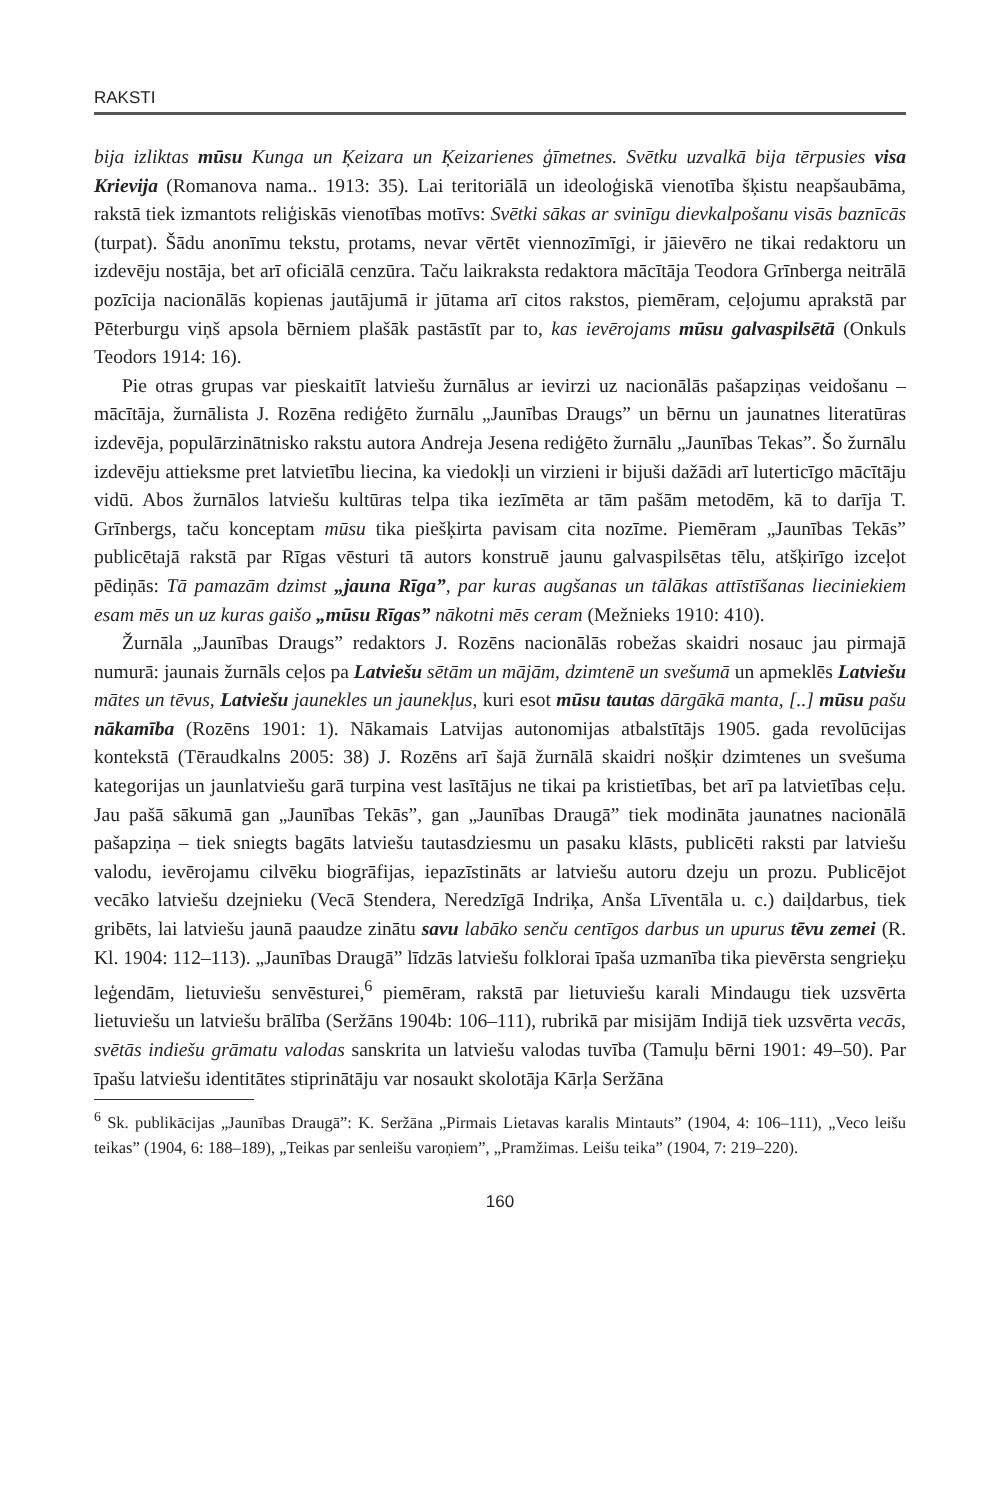RAKSTI
bija izliktas mūsu Kunga un Ķeizara un Ķeizarienes ģīmetnes. Svētku uzvalkā bija tērpusies visa Krievija (Romanova nama.. 1913: 35). Lai teritoriālā un ideoloģiskā vienotība šķistu neapšaubāma, rakstā tiek izmantots reliģiskās vienotības motīvs: Svētki sākas ar svinīgu dievkalpošanu visās baznīcās (turpat). Šādu anonīmu tekstu, protams, nevar vērtēt viennozīmīgi, ir jāievēro ne tikai redaktoru un izdevēju nostāja, bet arī oficiālā cenzūra. Taču laikraksta redaktora mācītāja Teodora Grīnberga neitrālā pozīcija nacionālās kopienas jautājumā ir jūtama arī citos rakstos, piemēram, ceļojumu aprakstā par Pēterburgu viņš apsola bērniem plašāk pastāstīt par to, kas ievērojams mūsu galvaspilsētā (Onkuls Teodors 1914: 16).
Pie otras grupas var pieskaitīt latviešu žurnālus ar ievirzi uz nacionālās pašapziņas veidošanu – mācītāja, žurnālista J. Rozēna rediģēto žurnālu „Jaunības Draugs” un bērnu un jaunatnes literatūras izdevēja, populārzinātnisko rakstu autora Andreja Jesena rediģēto žurnālu „Jaunības Tekas”. Šo žurnālu izdevēju attieksme pret latvietību liecina, ka viedokļi un virzieni ir bijuši dažādi arī luterticīgo mācītāju vidū. Abos žurnālos latviešu kultūras telpa tika iezīmēta ar tām pašām metodēm, kā to darīja T. Grīnbergs, taču konceptam mūsu tika piešķirta pavisam cita nozīme. Piemēram „Jaunības Tekās” publicētajā rakstā par Rīgas vēsturi tā autors konstruē jaunu galvaspilsētas tēlu, atšķirīgo izceļot pēdiņās: Tā pamazām dzimst „jauna Rīga”, par kuras augšanas un tālākas attīstīšanas lieciniekiem esam mēs un uz kuras gaišo „mūsu Rīgas” nākotni mēs ceram (Mežnieks 1910: 410).
Žurnāla „Jaunības Draugs” redaktors J. Rozēns nacionālās robežas skaidri nosauc jau pirmajā numurā: jaunais žurnāls ceļos pa Latviešu sētām un mājām, dzimtenē un svešumā un apmeklēs Latviešu mātes un tēvus, Latviešu jaunekles un jaunekļus, kuri esot mūsu tautas dārgākā manta, [..] mūsu pašu nākamība (Rozēns 1901: 1). Nākamais Latvijas autonomijas atbalstītājs 1905. gada revolūcijas kontekstā (Tēraudkalns 2005: 38) J. Rozēns arī šajā žurnālā skaidri nošķir dzimtenes un svešuma kategorijas un jaunlatviešu garā turpina vest lasītājus ne tikai pa kristietības, bet arī pa latvietības ceļu. Jau pašā sākumā gan „Jaunības Tekās”, gan „Jaunības Draugā” tiek modināta jaunatnes nacionālā pašapziņa – tiek sniegts bagāts latviešu tautasdziesmu un pasaku klāsts, publicēti raksti par latviešu valodu, ievērojamu cilvēku biogrāfijas, iepazīstināts ar latviešu autoru dzeju un prozu. Publicējot vecāko latviešu dzejnieku (Vecā Stendera, Neredzīgā Indriķa, Anša Līventāla u. c.) daiļdarbus, tiek gribēts, lai latviešu jaunā paaudze zinātu savu labāko senču centīgos darbus un upurus tēvu zemei (R. Kl. 1904: 112–113). „Jaunības Draugā” līdzās latviešu folklorai īpaša uzmanība tika pievērsta sengrieķu leģendām, lietuviešu senvēsturei,<sup>6</sup> piemēram, rakstā par lietuviešu karali Mindaugu tiek uzsvērta lietuviešu un latviešu brālība (Seržāns 1904b: 106–111), rubrikā par misijām Indijā tiek uzsvērta vecās, svētās indiešu grāmatu valodas sanskrita un latviešu valodas tuvība (Tamuļu bērni 1901: 49–50). Par īpašu latviešu identitātes stiprinātāju var nosaukt skolotāja Kārļa Seržāna
<sup>6</sup> Sk. publikācijas „Jaunības Draugā”: K. Seržāna „Pirmais Lietavas karalis Mintauts” (1904, 4: 106–111), „Veco leišu teikas” (1904, 6: 188–189), „Teikas par senleišu varoņiem”, „Pramžimas. Leišu teika” (1904, 7: 219–220).
160